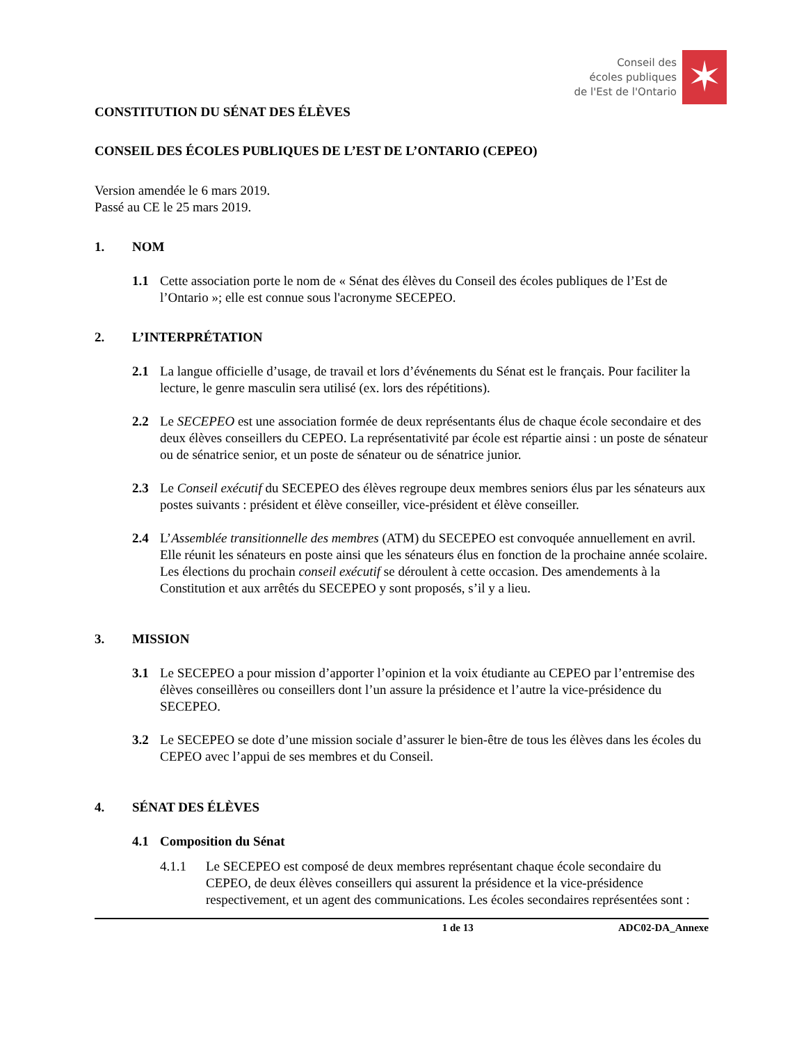Conseil des
écoles publiques
de l'Est de l'Ontario
✶
CONSTITUTION DU SÉNAT DES ÉLÈVES
CONSEIL DES ÉCOLES PUBLIQUES DE L’EST DE L’ONTARIO (CEPEO)
Version amendée le 6 mars 2019.
Passé au CE le 25 mars 2019.
1. NOM
1.1 Cette association porte le nom de « Sénat des élèves du Conseil des écoles publiques de l’Est de l’Ontario »; elle est connue sous l'acronyme SECEPEO.
2. L’INTERPRÉTATION
2.1 La langue officielle d’usage, de travail et lors d’événements du Sénat est le français. Pour faciliter la lecture, le genre masculin sera utilisé (ex. lors des répétitions).
2.2 Le SECEPEO est une association formée de deux représentants élus de chaque école secondaire et des deux élèves conseillers du CEPEO. La représentativité par école est répartie ainsi : un poste de sénateur ou de sénatrice senior, et un poste de sénateur ou de sénatrice junior.
2.3 Le Conseil exécutif du SECEPEO des élèves regroupe deux membres seniors élus par les sénateurs aux postes suivants : président et élève conseiller, vice-président et élève conseiller.
2.4 L’Assemblée transitionnelle des membres (ATM) du SECEPEO est convoquée annuellement en avril. Elle réunit les sénateurs en poste ainsi que les sénateurs élus en fonction de la prochaine année scolaire. Les élections du prochain conseil exécutif se déroulent à cette occasion. Des amendements à la Constitution et aux arrêtés du SECEPEO y sont proposés, s’il y a lieu.
3. MISSION
3.1 Le SECEPEO a pour mission d’apporter l’opinion et la voix étudiante au CEPEO par l’entremise des élèves conseillères ou conseillers dont l’un assure la présidence et l’autre la vice-présidence du SECEPEO.
3.2 Le SECEPEO se dote d’une mission sociale d’assurer le bien-être de tous les élèves dans les écoles du CEPEO avec l’appui de ses membres et du Conseil.
4. SÉNAT DES ÉLÈVES
4.1 Composition du Sénat
4.1.1 Le SECEPEO est composé de deux membres représentant chaque école secondaire du CEPEO, de deux élèves conseillers qui assurent la présidence et la vice-présidence respectivement, et un agent des communications. Les écoles secondaires représentées sont :
1 de 13 ADC02-DA_Annexe